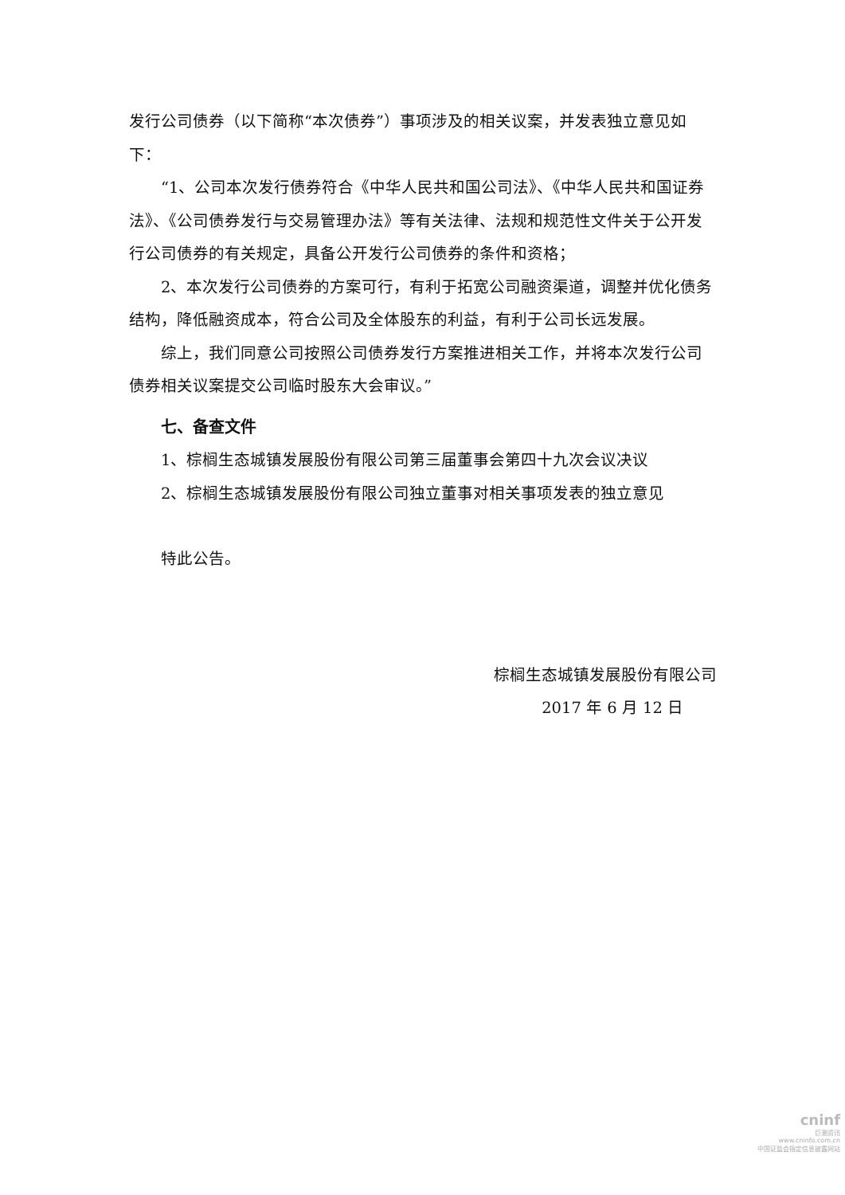发行公司债券（以下简称“本次债券”）事项涉及的相关议案，并发表独立意见如下：
“1、公司本次发行债券符合《中华人民共和国公司法》、《中华人民共和国证券法》、《公司债券发行与交易管理办法》等有关法律、法规和规范性文件关于公开发行公司债券的有关规定，具备公开发行公司债券的条件和资格；
2、本次发行公司债券的方案可行，有利于拓宽公司融资渠道，调整并优化债务结构，降低融资成本，符合公司及全体股东的利益，有利于公司长远发展。
综上，我们同意公司按照公司债券发行方案推进相关工作，并将本次发行公司债券相关议案提交公司临时股东大会审议。”
七、备查文件
1、棕榈生态城镇发展股份有限公司第三届董事会第四十九次会议决议
2、棕榈生态城镇发展股份有限公司独立董事对相关事项发表的独立意见
特此公告。
棕榈生态城镇发展股份有限公司
2017 年 6 月 12 日
cninf
巨潮资讯
www.cninfo.com.cn
中国证监会指定信息披露网站